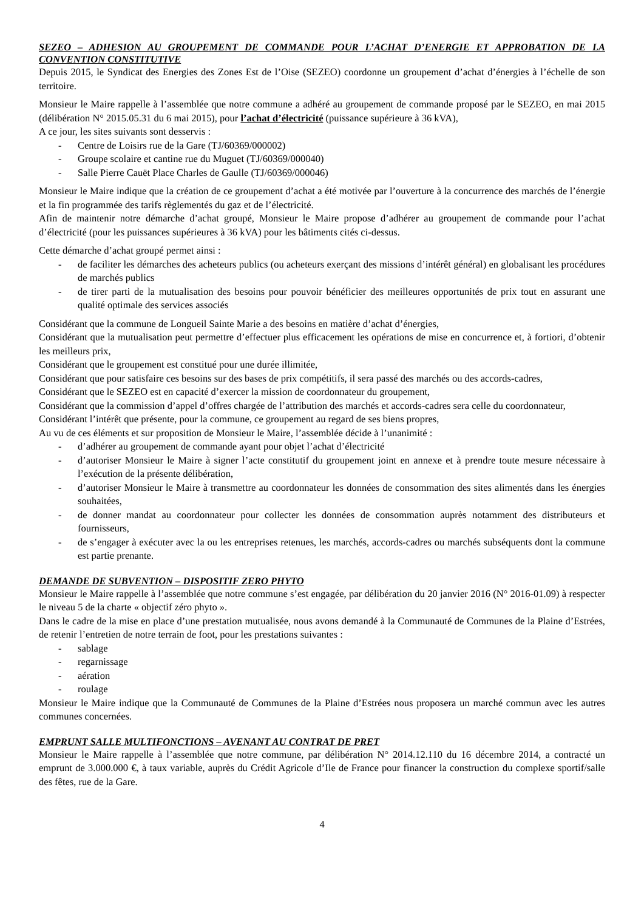SEZEO – ADHESION AU GROUPEMENT DE COMMANDE POUR L’ACHAT D’ENERGIE ET APPROBATION DE LA CONVENTION CONSTITUTIVE
Depuis 2015, le Syndicat des Energies des Zones Est de l’Oise (SEZEO) coordonne un groupement d’achat d’énergies à l’échelle de son territoire.
Monsieur le Maire rappelle à l’assemblée que notre commune a adhéré au groupement de commande proposé par le SEZEO, en mai 2015 (délibération N° 2015.05.31 du 6 mai 2015), pour l’achat d’électricité (puissance supérieure à 36 kVA),
A ce jour, les sites suivants sont desservis :
- Centre de Loisirs rue de la Gare (TJ/60369/000002)
- Groupe scolaire et cantine rue du Muguet (TJ/60369/000040)
- Salle Pierre Cauët Place Charles de Gaulle (TJ/60369/000046)
Monsieur le Maire indique que la création de ce groupement d’achat a été motivée par l’ouverture à la concurrence des marchés de l’énergie et la fin programmée des tarifs règlementés du gaz et de l’électricité.
Afin de maintenir notre démarche d’achat groupé, Monsieur le Maire propose d’adhérer au groupement de commande pour l’achat d’électricité (pour les puissances supérieures à 36 kVA) pour les bâtiments cités ci-dessus.
Cette démarche d’achat groupé permet ainsi :
- de faciliter les démarches des acheteurs publics (ou acheteurs exerçant des missions d’intérêt général) en globalisant les procédures de marchés publics
- de tirer parti de la mutualisation des besoins pour pouvoir bénéficier des meilleures opportunités de prix tout en assurant une qualité optimale des services associés
Considérant que la commune de Longueil Sainte Marie a des besoins en matière d’achat d’énergies,
Considérant que la mutualisation peut permettre d’effectuer plus efficacement les opérations de mise en concurrence et, à fortiori, d’obtenir les meilleurs prix,
Considérant que le groupement est constitué pour une durée illimitée,
Considérant que pour satisfaire ces besoins sur des bases de prix compétitifs, il sera passé des marchés ou des accords-cadres,
Considérant que le SEZEO est en capacité d’exercer la mission de coordonnateur du groupement,
Considérant que la commission d’appel d’offres chargée de l’attribution des marchés et accords-cadres sera celle du coordonnateur,
Considérant l’intérêt que présente, pour la commune, ce groupement au regard de ses biens propres,
Au vu de ces éléments et sur proposition de Monsieur le Maire, l’assemblée décide à l’unanimité :
- d’adhérer au groupement de commande ayant pour objet l’achat d’électricité
- d’autoriser Monsieur le Maire à signer l’acte constitutif du groupement joint en annexe et à prendre toute mesure nécessaire à l’exécution de la présente délibération,
- d’autoriser Monsieur le Maire à transmettre au coordonnateur les données de consommation des sites alimentés dans les énergies souhaitées,
- de donner mandat au coordonnateur pour collecter les données de consommation auprès notamment des distributeurs et fournisseurs,
- de s’engager à exécuter avec la ou les entreprises retenues, les marchés, accords-cadres ou marchés subséquents dont la commune est partie prenante.
DEMANDE DE SUBVENTION – DISPOSITIF ZERO PHYTO
Monsieur le Maire rappelle à l’assemblée que notre commune s’est engagée, par délibération du 20 janvier 2016 (N° 2016-01.09) à respecter le niveau 5 de la charte « objectif zéro phyto ».
Dans le cadre de la mise en place d’une prestation mutualisée, nous avons demandé à la Communauté de Communes de la Plaine d’Estrées, de retenir l’entretien de notre terrain de foot, pour les prestations suivantes :
- sablage
- regarnissage
- aération
- roulage
Monsieur le Maire indique que la Communauté de Communes de la Plaine d’Estrées nous proposera un marché commun avec les autres communes concernées.
EMPRUNT SALLE MULTIFONCTIONS – AVENANT AU CONTRAT DE PRET
Monsieur le Maire rappelle à l’assemblée que notre commune, par délibération N° 2014.12.110 du 16 décembre 2014, a contracté un emprunt de 3.000.000 €, à taux variable, auprès du Crédit Agricole d’Ile de France pour financer la construction du complexe sportif/salle des fêtes, rue de la Gare.
4